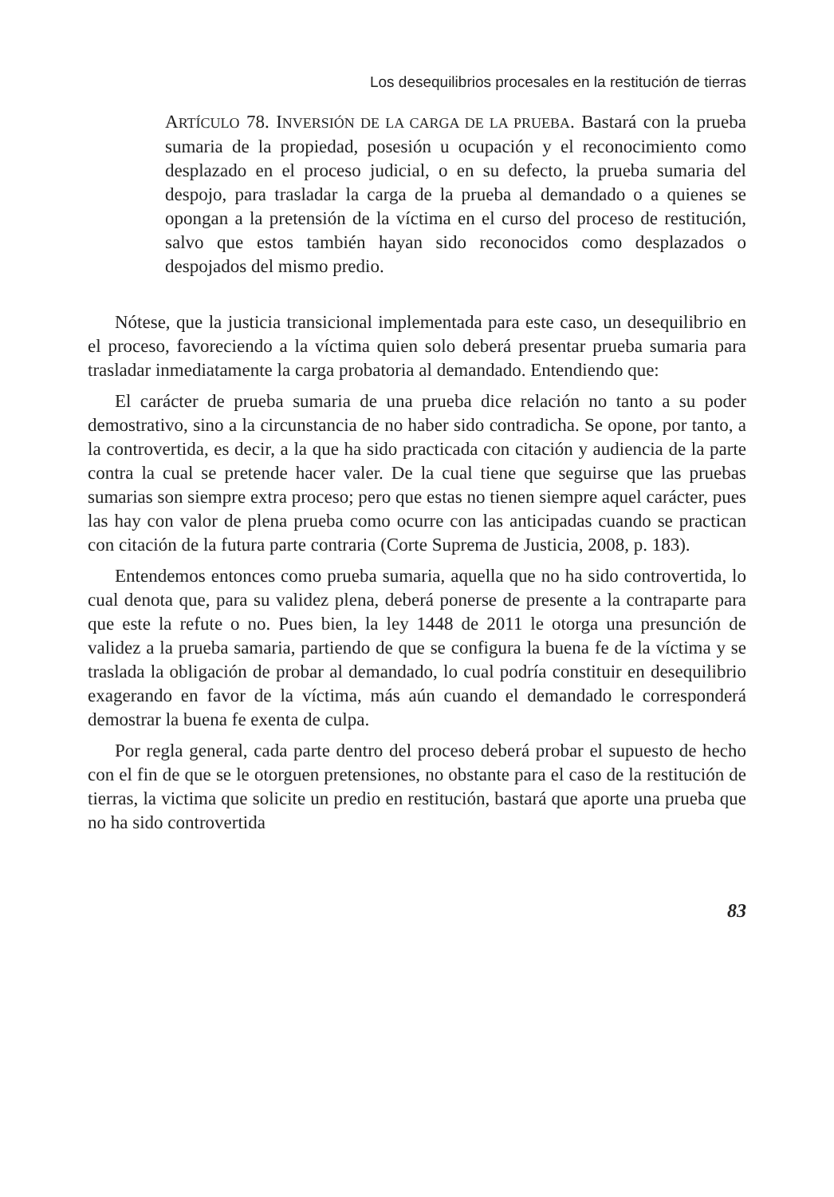Los desequilibrios procesales en la restitución de tierras
ARTÍCULO 78. INVERSIÓN DE LA CARGA DE LA PRUEBA. Bastará con la prueba sumaria de la propiedad, posesión u ocupación y el reconocimiento como desplazado en el proceso judicial, o en su defecto, la prueba sumaria del despojo, para trasladar la carga de la prueba al demandado o a quienes se opongan a la pretensión de la víctima en el curso del proceso de restitución, salvo que estos también hayan sido reconocidos como desplazados o despojados del mismo predio.
Nótese, que la justicia transicional implementada para este caso, un desequilibrio en el proceso, favoreciendo a la víctima quien solo deberá presentar prueba sumaria para trasladar inmediatamente la carga probatoria al demandado. Entendiendo que:
El carácter de prueba sumaria de una prueba dice relación no tanto a su poder demostrativo, sino a la circunstancia de no haber sido contradicha. Se opone, por tanto, a la controvertida, es decir, a la que ha sido practicada con citación y audiencia de la parte contra la cual se pretende hacer valer. De la cual tiene que seguirse que las pruebas sumarias son siempre extra proceso; pero que estas no tienen siempre aquel carácter, pues las hay con valor de plena prueba como ocurre con las anticipadas cuando se practican con citación de la futura parte contraria (Corte Suprema de Justicia, 2008, p. 183).
Entendemos entonces como prueba sumaria, aquella que no ha sido controvertida, lo cual denota que, para su validez plena, deberá ponerse de presente a la contraparte para que este la refute o no. Pues bien, la ley 1448 de 2011 le otorga una presunción de validez a la prueba samaria, partiendo de que se configura la buena fe de la víctima y se traslada la obligación de probar al demandado, lo cual podría constituir en desequilibrio exagerando en favor de la víctima, más aún cuando el demandado le corresponderá demostrar la buena fe exenta de culpa.
Por regla general, cada parte dentro del proceso deberá probar el supuesto de hecho con el fin de que se le otorguen pretensiones, no obstante para el caso de la restitución de tierras, la victima que solicite un predio en restitución, bastará que aporte una prueba que no ha sido controvertida
83